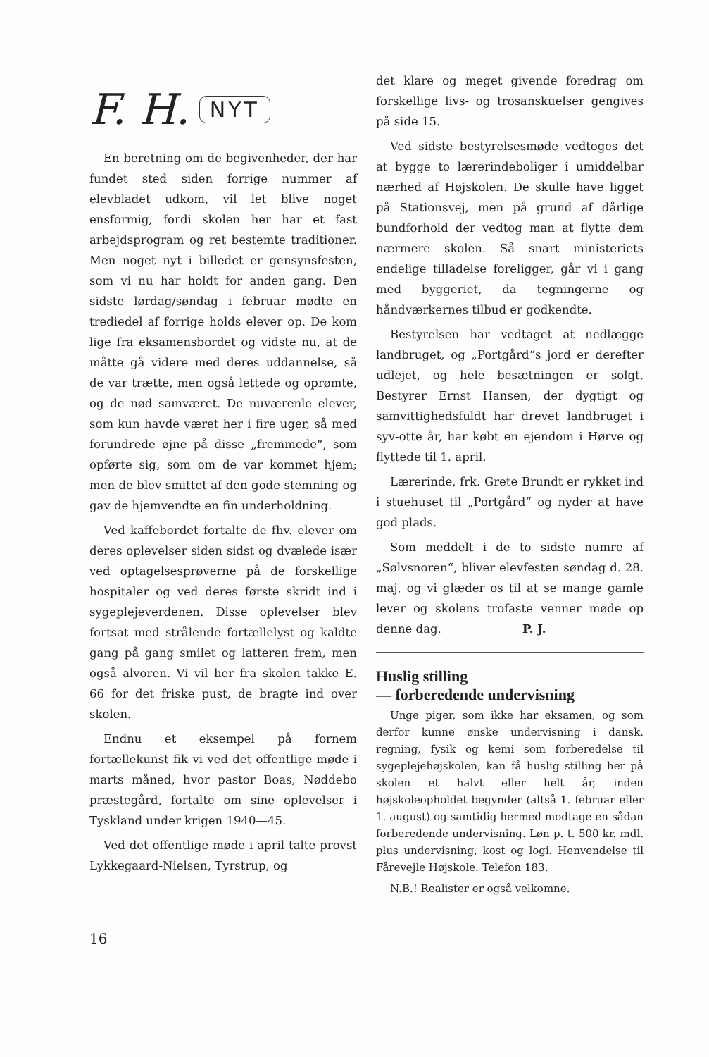F. H. NYT
En beretning om de begivenheder, der har fundet sted siden forrige nummer af elevbladet udkom, vil let blive noget ensformig, fordi skolen her har et fast arbejdsprogram og ret bestemte traditioner. Men noget nyt i billedet er gensynsfesten, som vi nu har holdt for anden gang. Den sidste lørdag/søndag i februar mødte en trediedel af forrige holds elever op. De kom lige fra eksamensbordet og vidste nu, at de måtte gå videre med deres uddannelse, så de var trætte, men også lettede og oprømte, og de nød samværet. De nuværenle elever, som kun havde været her i fire uger, så med forundrede øjne på disse „fremmede“, som opførte sig, som om de var kommet hjem; men de blev smittet af den gode stemning og gav de hjemvendte en fin underholdning.
Ved kaffebordet fortalte de fhv. elever om deres oplevelser siden sidst og dvælede især ved optagelsesprøverne på de forskellige hospitaler og ved deres første skridt ind i sygeplejeverdenen. Disse oplevelser blev fortsat med strålende fortællelyst og kaldte gang på gang smilet og latteren frem, men også alvoren. Vi vil her fra skolen takke E. 66 for det friske pust, de bragte ind over skolen.
Endnu et eksempel på fornem fortællekunst fik vi ved det offentlige møde i marts måned, hvor pastor Boas, Nøddebo præstegård, fortalte om sine oplevelser i Tyskland under krigen 1940—45.
Ved det offentlige møde i april talte provst Lykkegaard-Nielsen, Tyrstrup, og
det klare og meget givende foredrag om forskellige livs- og trosanskuelser gengives på side 15.
Ved sidste bestyrelsesmøde vedtoges det at bygge to lærerindeboliger i umiddelbar nærhed af Højskolen. De skulle have ligget på Stationsvej, men på grund af dårlige bundforhold der vedtog man at flytte dem nærmere skolen. Så snart ministeriets endelige tilladelse foreligger, går vi i gang med byggeriet, da tegningerne og håndværkernes tilbud er godkendte.
Bestyrelsen har vedtaget at nedlægge landbruget, og „Portgård“s jord er derefter udlejet, og hele besætningen er solgt. Bestyrer Ernst Hansen, der dygtigt og samvittighedsfuldt har drevet landbruget i syv-otte år, har købt en ejendom i Hørve og flyttede til 1. april.
Lærerinde, frk. Grete Brundt er rykket ind i stuehuset til „Portgård“ og nyder at have god plads.
Som meddelt i de to sidste numre af „Sølvsnoren“, bliver elevfesten søndag d. 28. maj, og vi glæder os til at se mange gamle lever og skolens trofaste venner møde op denne dag. P. J.
Huslig stilling
— forberedende undervisning
Unge piger, som ikke har eksamen, og som derfor kunne ønske undervisning i dansk, regning, fysik og kemi som forberedelse til sygeplejehøjskolen, kan få huslig stilling her på skolen et halvt eller helt år, inden højskoleopholdet begynder (altså 1. februar eller 1. august) og samtidig hermed modtage en sådan forberedende undervisning. Løn p. t. 500 kr. mdl. plus undervisning, kost og logi. Henvendelse til Fårevejle Højskole. Telefon 183.
N.B.! Realister er også velkomne.
16